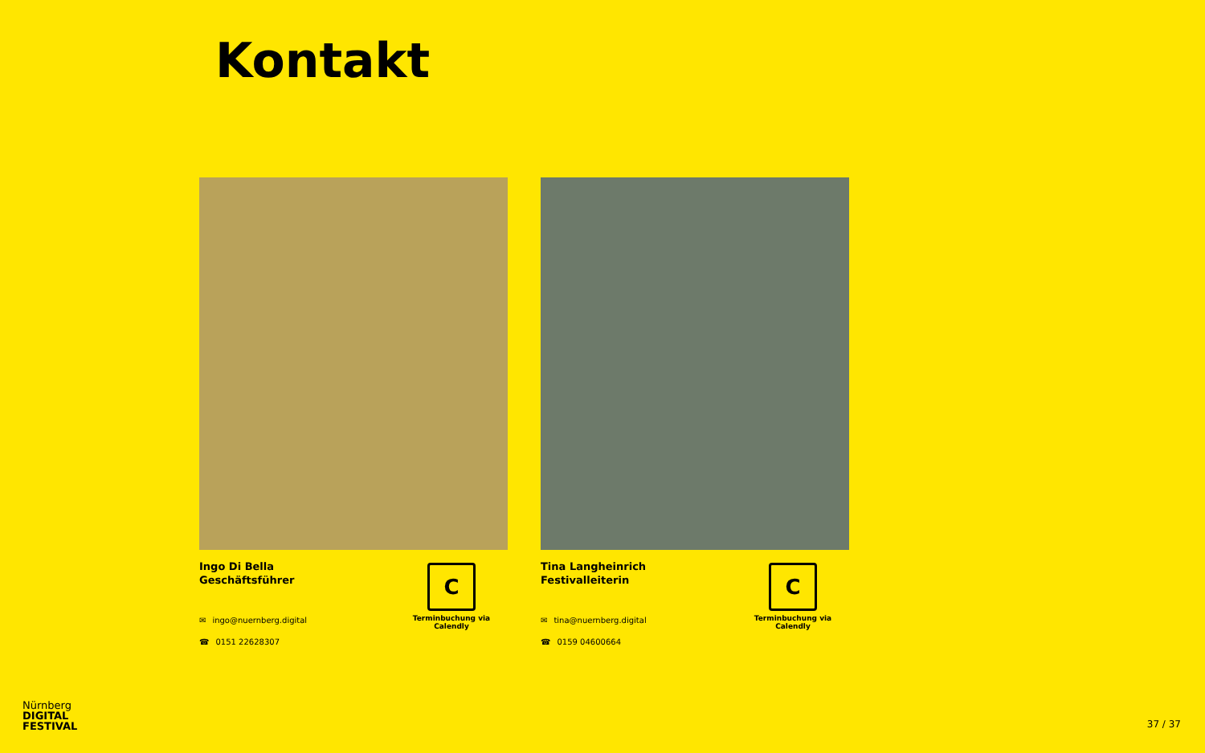Kontakt
Ingo Di Bella
Geschäftsführer
✉ ingo@nuernberg.digital
☎ 0151 22628307
C
Terminbuchung via Calendly
Tina Langheinrich
Festivalleiterin
✉ tina@nuernberg.digital
☎ 0159 04600664
C
Terminbuchung via Calendly
Nürnberg
DIGITAL
FESTIVAL
37 / 37